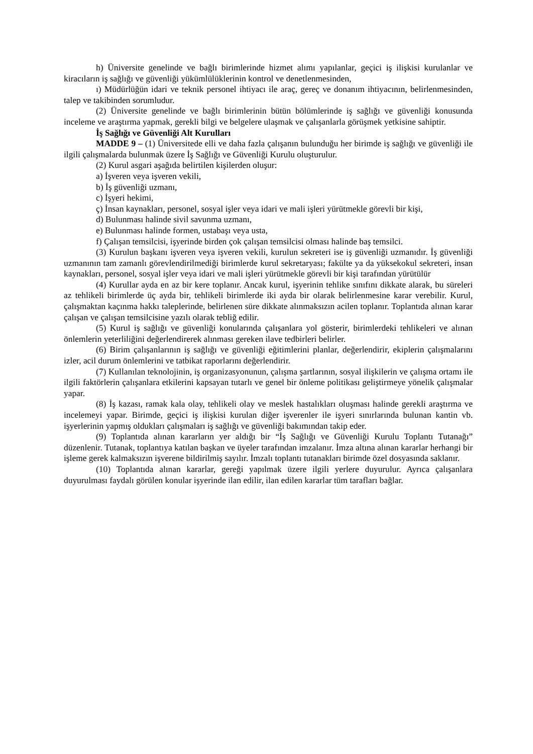h) Üniversite genelinde ve bağlı birimlerinde hizmet alımı yapılanlar, geçici iş ilişkisi kurulanlar ve kiracıların iş sağlığı ve güvenliği yükümlülüklerinin kontrol ve denetlenmesinden,
ı) Müdürlüğün idari ve teknik personel ihtiyacı ile araç, gereç ve donanım ihtiyacının, belirlenmesinden, talep ve takibinden sorumludur.
(2) Üniversite genelinde ve bağlı birimlerinin bütün bölümlerinde iş sağlığı ve güvenliği konusunda inceleme ve araştırma yapmak, gerekli bilgi ve belgelere ulaşmak ve çalışanlarla görüşmek yetkisine sahiptir.
İş Sağlığı ve Güvenliği Alt Kurulları
MADDE 9 – (1) Üniversitede elli ve daha fazla çalışanın bulunduğu her birimde iş sağlığı ve güvenliği ile ilgili çalışmalarda bulunmak üzere İş Sağlığı ve Güvenliği Kurulu oluşturulur.
(2) Kurul asgari aşağıda belirtilen kişilerden oluşur:
a) İşveren veya işveren vekili,
b) İş güvenliği uzmanı,
c) İşyeri hekimi,
ç) İnsan kaynakları, personel, sosyal işler veya idari ve mali işleri yürütmekle görevli bir kişi,
d) Bulunması halinde sivil savunma uzmanı,
e) Bulunması halinde formen, ustabaşı veya usta,
f) Çalışan temsilcisi, işyerinde birden çok çalışan temsilcisi olması halinde baş temsilci.
(3) Kurulun başkanı işveren veya işveren vekili, kurulun sekreteri ise iş güvenliği uzmanıdır. İş güvenliği uzmanının tam zamanlı görevlendirilmediği birimlerde kurul sekretaryası; fakülte ya da yüksekokul sekreteri, insan kaynakları, personel, sosyal işler veya idari ve mali işleri yürütmekle görevli bir kişi tarafından yürütülür
(4) Kurullar ayda en az bir kere toplanır. Ancak kurul, işyerinin tehlike sınıfını dikkate alarak, bu süreleri az tehlikeli birimlerde üç ayda bir, tehlikeli birimlerde iki ayda bir olarak belirlenmesine karar verebilir. Kurul, çalışmaktan kaçınma hakkı taleplerinde, belirlenen süre dikkate alınmaksızın acilen toplanır. Toplantıda alınan karar çalışan ve çalışan temsilcisine yazılı olarak tebliğ edilir.
(5) Kurul iş sağlığı ve güvenliği konularında çalışanlara yol gösterir, birimlerdeki tehlikeleri ve alınan önlemlerin yeterliliğini değerlendirerek alınması gereken ilave tedbirleri belirler.
(6) Birim çalışanlarının iş sağlığı ve güvenliği eğitimlerini planlar, değerlendirir, ekiplerin çalışmalarını izler, acil durum önlemlerini ve tatbikat raporlarını değerlendirir.
(7) Kullanılan teknolojinin, iş organizasyonunun, çalışma şartlarının, sosyal ilişkilerin ve çalışma ortamı ile ilgili faktörlerin çalışanlara etkilerini kapsayan tutarlı ve genel bir önleme politikası geliştirmeye yönelik çalışmalar yapar.
(8) İş kazası, ramak kala olay, tehlikeli olay ve meslek hastalıkları oluşması halinde gerekli araştırma ve incelemeyi yapar. Birimde, geçici iş ilişkisi kurulan diğer işverenler ile işyeri sınırlarında bulunan kantin vb. işyerlerinin yapmış oldukları çalışmaları iş sağlığı ve güvenliği bakımından takip eder.
(9) Toplantıda alınan kararların yer aldığı bir “İş Sağlığı ve Güvenliği Kurulu Toplantı Tutanağı” düzenlenir. Tutanak, toplantıya katılan başkan ve üyeler tarafından imzalanır. İmza altına alınan kararlar herhangi bir işleme gerek kalmaksızın işverene bildirilmiş sayılır. İmzalı toplantı tutanakları birimde özel dosyasında saklanır.
(10) Toplantıda alınan kararlar, gereği yapılmak üzere ilgili yerlere duyurulur. Ayrıca çalışanlara duyurulması faydalı görülen konular işyerinde ilan edilir, ilan edilen kararlar tüm tarafları bağlar.